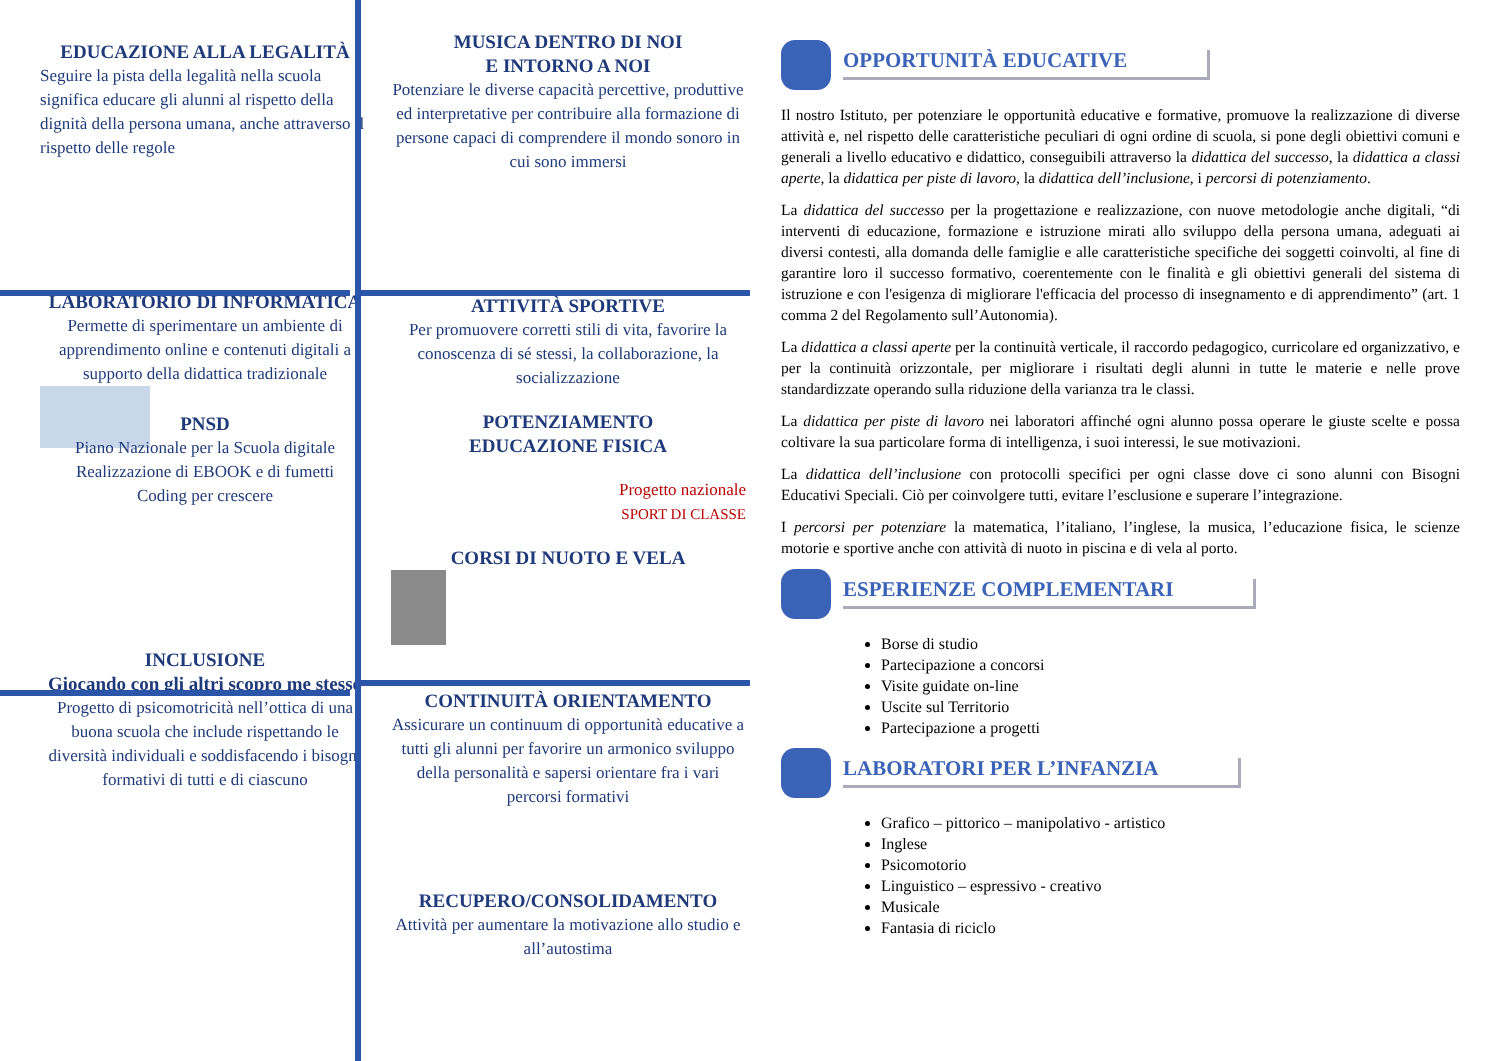EDUCAZIONE ALLA LEGALITÀ
Seguire la pista della legalità nella scuola significa educare gli alunni al rispetto della dignità della persona umana, anche attraverso il rispetto delle regole
LABORATORIO DI INFORMATICA
Permette di sperimentare un ambiente di apprendimento online e contenuti digitali a supporto della didattica tradizionale
PNSD
Piano Nazionale per la Scuola digitale
Realizzazione di EBOOK e di fumetti
Coding per crescere
INCLUSIONE
Giocando con gli altri scopro me stesso
Progetto di psicomotricità nell’ottica di una buona scuola che include rispettando le diversità individuali e soddisfacendo i bisogni formativi di tutti e di ciascuno
MUSICA DENTRO DI NOI
E INTORNO A NOI
Potenziare le diverse capacità percettive, produttive ed interpretative per contribuire alla formazione di persone capaci di comprendere il mondo sonoro in cui sono immersi
ATTIVITÀ SPORTIVE
Per promuovere corretti stili di vita, favorire la conoscenza di sé stessi, la collaborazione, la socializzazione
POTENZIAMENTO
EDUCAZIONE FISICA
Progetto nazionale
SPORT DI CLASSE
CORSI DI NUOTO E VELA
CONTINUITÀ ORIENTAMENTO
Assicurare un continuum di opportunità educative a tutti gli alunni per favorire un armonico sviluppo della personalità e sapersi orientare fra i vari percorsi formativi
RECUPERO/CONSOLIDAMENTO
Attività per aumentare la motivazione allo studio e all’autostima
OPPORTUNITÀ EDUCATIVE
Il nostro Istituto, per potenziare le opportunità educative e formative, promuove la realizzazione di diverse attività e, nel rispetto delle caratteristiche peculiari di ogni ordine di scuola, si pone degli obiettivi comuni e generali a livello educativo e didattico, conseguibili attraverso la didattica del successo, la didattica a classi aperte, la didattica per piste di lavoro, la didattica dell’inclusione, i percorsi di potenziamento.
La didattica del successo per la progettazione e realizzazione, con nuove metodologie anche digitali, “di interventi di educazione, formazione e istruzione mirati allo sviluppo della persona umana, adeguati ai diversi contesti, alla domanda delle famiglie e alle caratteristiche specifiche dei soggetti coinvolti, al fine di garantire loro il successo formativo, coerentemente con le finalità e gli obiettivi generali del sistema di istruzione e con l'esigenza di migliorare l'efficacia del processo di insegnamento e di apprendimento” (art. 1 comma 2 del Regolamento sull’Autonomia).
La didattica a classi aperte per la continuità verticale, il raccordo pedagogico, curricolare ed organizzativo, e per la continuità orizzontale, per migliorare i risultati degli alunni in tutte le materie e nelle prove standardizzate operando sulla riduzione della varianza tra le classi.
La didattica per piste di lavoro nei laboratori affinché ogni alunno possa operare le giuste scelte e possa coltivare la sua particolare forma di intelligenza, i suoi interessi, le sue motivazioni.
La didattica dell’inclusione con protocolli specifici per ogni classe dove ci sono alunni con Bisogni Educativi Speciali. Ciò per coinvolgere tutti, evitare l’esclusione e superare l’integrazione.
I percorsi per potenziare la matematica, l’italiano, l’inglese, la musica, l’educazione fisica, le scienze motorie e sportive anche con attività di nuoto in piscina e di vela al porto.
ESPERIENZE COMPLEMENTARI
Borse di studio
Partecipazione a concorsi
Visite guidate on-line
Uscite sul Territorio
Partecipazione a progetti
LABORATORI PER L’INFANZIA
Grafico – pittorico – manipolativo - artistico
Inglese
Psicomotorio
Linguistico – espressivo - creativo
Musicale
Fantasia di riciclo